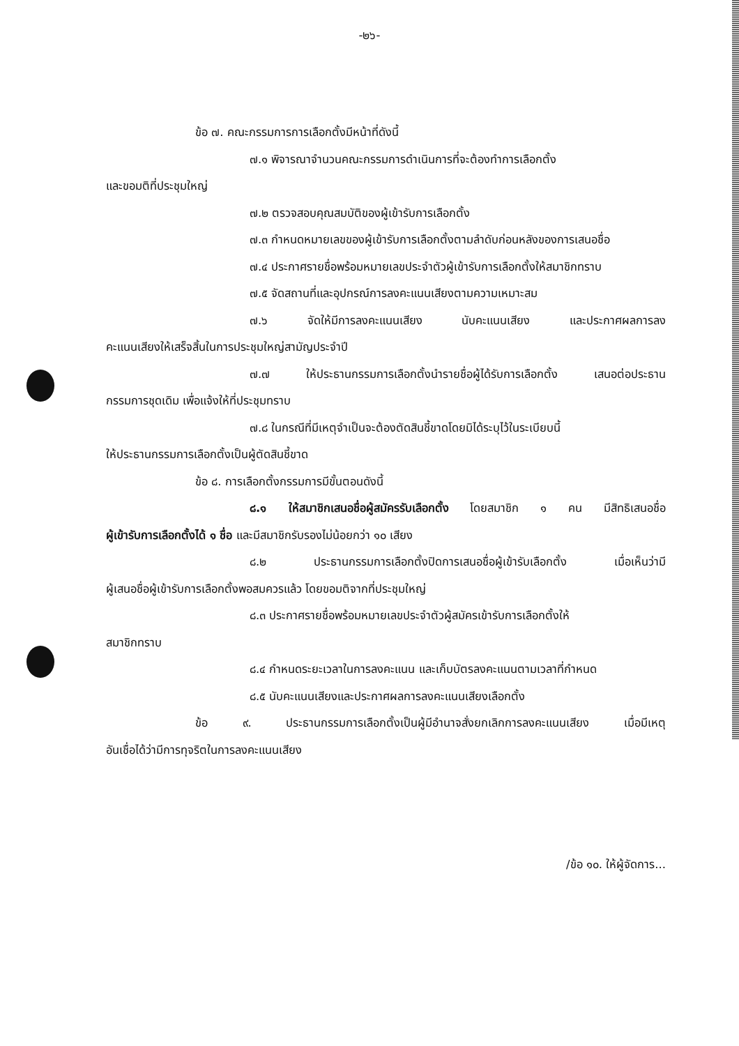-๒๖-
ข้อ ๗. คณะกรรมการการเลือกตั้งมีหน้าที่ดังนี้
๗.๑ พิจารณาจำนวนคณะกรรมการดำเนินการที่จะต้องทำการเลือกตั้ง
และขอมติที่ประชุมใหญ่
๗.๒ ตรวจสอบคุณสมบัติของผู้เข้ารับการเลือกตั้ง
๗.๓ กำหนดหมายเลขของผู้เข้ารับการเลือกตั้งตามลำดับก่อนหลังของการเสนอชื่อ
๗.๔ ประกาศรายชื่อพร้อมหมายเลขประจำตัวผู้เข้ารับการเลือกตั้งให้สมาชิกทราบ
๗.๕ จัดสถานที่และอุปกรณ์การลงคะแนนเสียงตามความเหมาะสม
๗.๖ จัดให้มีการลงคะแนนเสียง นับคะแนนเสียง และประกาศผลการลง
คะแนนเสียงให้เสร็จสิ้นในการประชุมใหญ่สามัญประจำปี
๗.๗ ให้ประธานกรรมการเลือกตั้งนำรายชื่อผู้ได้รับการเลือกตั้ง เสนอต่อประธาน
กรรมการชุดเดิม เพื่อแจ้งให้ที่ประชุมทราบ
๗.๘ ในกรณีที่มีเหตุจำเป็นจะต้องตัดสินชี้ขาดโดยมิได้ระบุไว้ในระเบียบนี้
ให้ประธานกรรมการเลือกตั้งเป็นผู้ตัดสินชี้ขาด
ข้อ ๘. การเลือกตั้งกรรมการมีขั้นตอนดังนี้
๘.๑ ให้สมาชิกเสนอชื่อผู้สมัครรับเลือกตั้ง โดยสมาชิก ๑ คน มีสิทธิเสนอชื่อ
ผู้เข้ารับการเลือกตั้งได้ ๑ ชื่อ และมีสมาชิกรับรองไม่น้อยกว่า ๑๐ เสียง
๘.๒ ประธานกรรมการเลือกตั้งปิดการเสนอชื่อผู้เข้ารับเลือกตั้ง เมื่อเห็นว่ามี
ผู้เสนอชื่อผู้เข้ารับการเลือกตั้งพอสมควรแล้ว โดยขอมติจากที่ประชุมใหญ่
๘.๓ ประกาศรายชื่อพร้อมหมายเลขประจำตัวผู้สมัครเข้ารับการเลือกตั้งให้
สมาชิกทราบ
๘.๔ กำหนดระยะเวลาในการลงคะแนน และเก็บบัตรลงคะแนนตามเวลาที่กำหนด
๘.๕ นับคะแนนเสียงและประกาศผลการลงคะแนนเสียงเลือกตั้ง
ข้อ ๙. ประธานกรรมการเลือกตั้งเป็นผู้มีอำนาจสั่งยกเลิกการลงคะแนนเสียง เมื่อมีเหตุ
อันเชื่อได้ว่ามีการทุจริตในการลงคะแนนเสียง
/ข้อ ๑๐. ให้ผู้จัดการ...